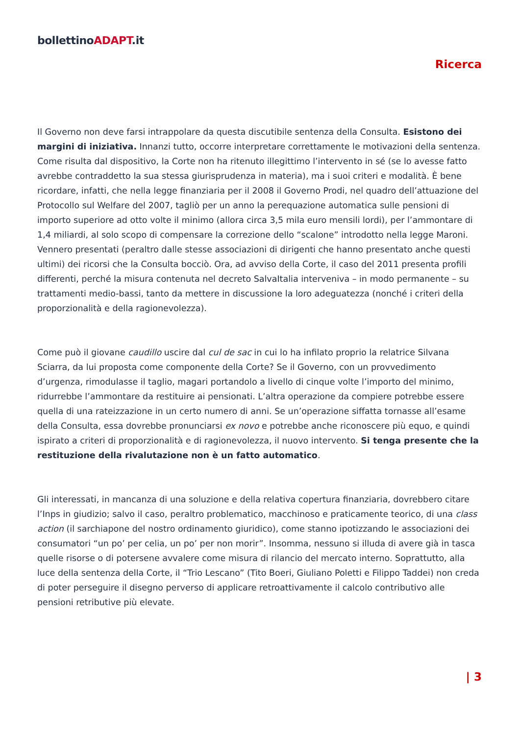bollettinoADAPT.it
Ricerca
Il Governo non deve farsi intrappolare da questa discutibile sentenza della Consulta. Esistono dei margini di iniziativa. Innanzi tutto, occorre interpretare correttamente le motivazioni della sentenza. Come risulta dal dispositivo, la Corte non ha ritenuto illegittimo l’intervento in sé (se lo avesse fatto avrebbe contraddetto la sua stessa giurisprudenza in materia), ma i suoi criteri e modalità. È bene ricordare, infatti, che nella legge finanziaria per il 2008 il Governo Prodi, nel quadro dell’attuazione del Protocollo sul Welfare del 2007, tagliò per un anno la perequazione automatica sulle pensioni di importo superiore ad otto volte il minimo (allora circa 3,5 mila euro mensili lordi), per l’ammontare di 1,4 miliardi, al solo scopo di compensare la correzione dello “scalone” introdotto nella legge Maroni. Vennero presentati (peraltro dalle stesse associazioni di dirigenti che hanno presentato anche questi ultimi) dei ricorsi che la Consulta bocciò. Ora, ad avviso della Corte, il caso del 2011 presenta profili differenti, perché la misura contenuta nel decreto SalvaItalia interveniva – in modo permanente – su trattamenti medio-bassi, tanto da mettere in discussione la loro adeguatezza (nonché i criteri della proporzionalità e della ragionevolezza).
Come può il giovane caudillo uscire dal cul de sac in cui lo ha infilato proprio la relatrice Silvana Sciarra, da lui proposta come componente della Corte? Se il Governo, con un provvedimento d’urgenza, rimodulasse il taglio, magari portandolo a livello di cinque volte l’importo del minimo, ridurrebbe l’ammontare da restituire ai pensionati. L’altra operazione da compiere potrebbe essere quella di una rateizzazione in un certo numero di anni. Se un’operazione siffatta tornasse all’esame della Consulta, essa dovrebbe pronunciarsi ex novo e potrebbe anche riconoscere più equo, e quindi ispirato a criteri di proporzionalità e di ragionevolezza, il nuovo intervento. Si tenga presente che la restituzione della rivalutazione non è un fatto automatico.
Gli interessati, in mancanza di una soluzione e della relativa copertura finanziaria, dovrebbero citare l’Inps in giudizio; salvo il caso, peraltro problematico, macchinoso e praticamente teorico, di una class action (il sarchiapone del nostro ordinamento giuridico), come stanno ipotizzando le associazioni dei consumatori “un po’ per celia, un po’ per non morir”. Insomma, nessuno si illuda di avere già in tasca quelle risorse o di potersene avvalere come misura di rilancio del mercato interno. Soprattutto, alla luce della sentenza della Corte, il “Trio Lescano” (Tito Boeri, Giuliano Poletti e Filippo Taddei) non creda di poter perseguire il disegno perverso di applicare retroattivamente il calcolo contributivo alle pensioni retributive più elevate.
| 3